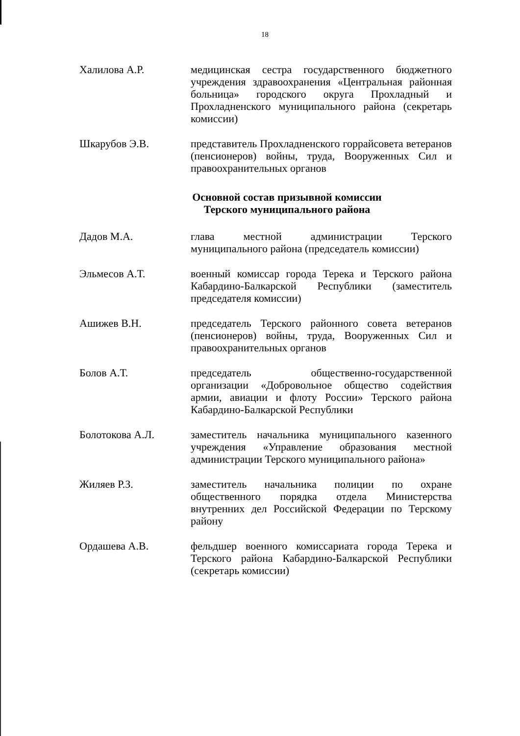18
Халилова А.Р. медицинская сестра государственного бюджетного учреждения здравоохранения «Центральная районная больница» городского округа Прохладный и Прохладненского муниципального района (секретарь комиссии)
Шкарубов Э.В. представитель Прохладненского горрайсовета ветеранов (пенсионеров) войны, труда, Вооруженных Сил и правоохранительных органов
Основной состав призывной комиссии
Терского муниципального района
Дадов М.А. глава местной администрации Терского муниципального района (председатель комиссии)
Эльмесов А.Т. военный комиссар города Терека и Терского района Кабардино-Балкарской Республики (заместитель председателя комиссии)
Ашижев В.Н. председатель Терского районного совета ветеранов (пенсионеров) войны, труда, Вооруженных Сил и правоохранительных органов
Болов А.Т. председатель общественно-государственной организации «Добровольное общество содействия армии, авиации и флоту России» Терского района Кабардино-Балкарской Республики
Болотокова А.Л. заместитель начальника муниципального казенного учреждения «Управление образования местной администрации Терского муниципального района»
Жиляев Р.З. заместитель начальника полиции по охране общественного порядка отдела Министерства внутренних дел Российской Федерации по Терскому району
Ордашева А.В. фельдшер военного комиссариата города Терека и Терского района Кабардино-Балкарской Республики (секретарь комиссии)